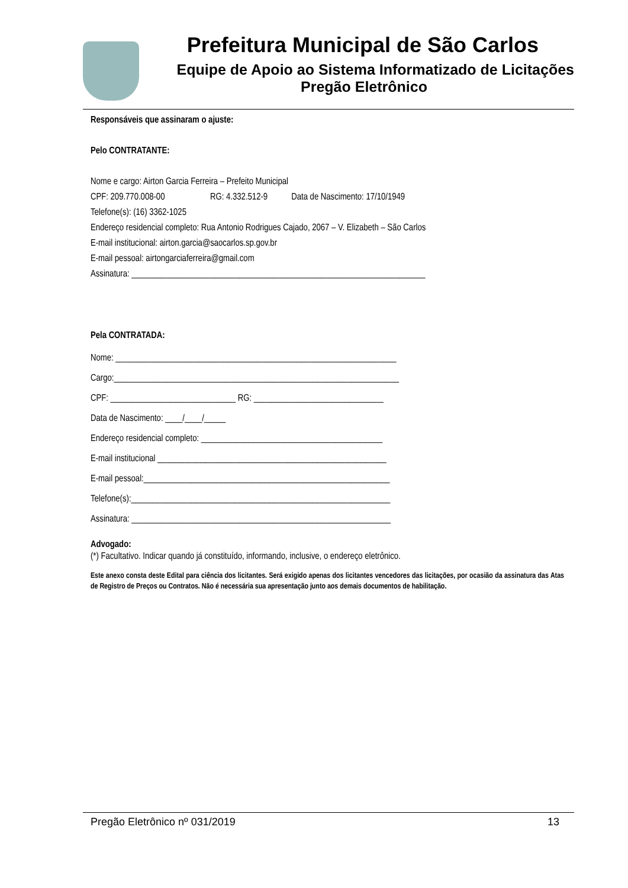Prefeitura Municipal de São Carlos
Equipe de Apoio ao Sistema Informatizado de Licitações
Pregão Eletrônico
Responsáveis que assinaram o ajuste:
Pelo CONTRATANTE:
Nome e cargo: Airton Garcia Ferreira – Prefeito Municipal
CPF: 209.770.008-00 RG: 4.332.512-9 Data de Nascimento: 17/10/1949
Telefone(s): (16) 3362-1025
Endereço residencial completo: Rua Antonio Rodrigues Cajado, 2067 – V. Elizabeth – São Carlos
E-mail institucional: airton.garcia@saocarlos.sp.gov.br
E-mail pessoal: airtongarciaferreira@gmail.com
Assinatura: ____________________________________________________________________
Pela CONTRATADA:
Nome: _________________________________________________________________
Cargo:__________________________________________________________________
CPF: _____________________________ RG: ______________________________
Data de Nascimento: ____/____/_____
Endereço residencial completo: __________________________________________
E-mail institucional _____________________________________________________
E-mail pessoal:_________________________________________________________
Telefone(s):____________________________________________________________
Assinatura: ____________________________________________________________
Advogado:
(*) Facultativo. Indicar quando já constituído, informando, inclusive, o endereço eletrônico.
Este anexo consta deste Edital para ciência dos licitantes. Será exigido apenas dos licitantes vencedores das licitações, por ocasião da assinatura das Atas de Registro de Preços ou Contratos. Não é necessária sua apresentação junto aos demais documentos de habilitação.
Pregão Eletrônico nº 031/2019 13